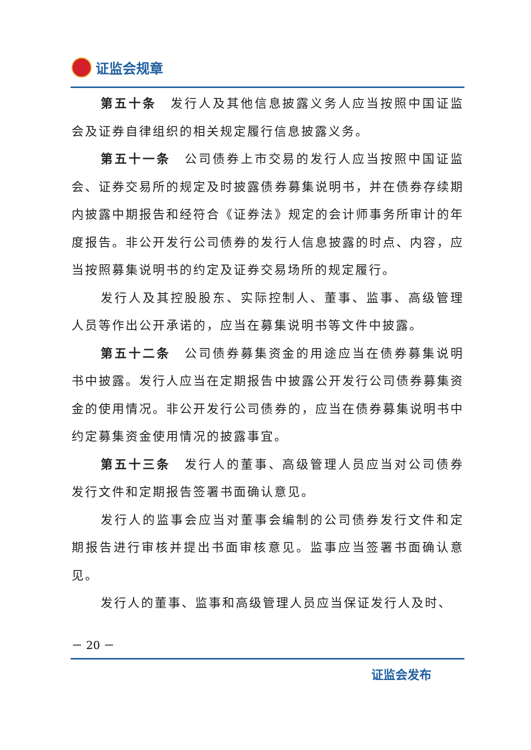证监会规章
第五十条　发行人及其他信息披露义务人应当按照中国证监会及证券自律组织的相关规定履行信息披露义务。
第五十一条　公司债券上市交易的发行人应当按照中国证监会、证券交易所的规定及时披露债券募集说明书，并在债券存续期内披露中期报告和经符合《证券法》规定的会计师事务所审计的年度报告。非公开发行公司债券的发行人信息披露的时点、内容，应当按照募集说明书的约定及证券交易场所的规定履行。
发行人及其控股股东、实际控制人、董事、监事、高级管理人员等作出公开承诺的，应当在募集说明书等文件中披露。
第五十二条　公司债券募集资金的用途应当在债券募集说明书中披露。发行人应当在定期报告中披露公开发行公司债券募集资金的使用情况。非公开发行公司债券的，应当在债券募集说明书中约定募集资金使用情况的披露事宜。
第五十三条　发行人的董事、高级管理人员应当对公司债券发行文件和定期报告签署书面确认意见。
发行人的监事会应当对董事会编制的公司债券发行文件和定期报告进行审核并提出书面审核意见。监事应当签署书面确认意见。
发行人的董事、监事和高级管理人员应当保证发行人及时、
－ 20 －
证监会发布